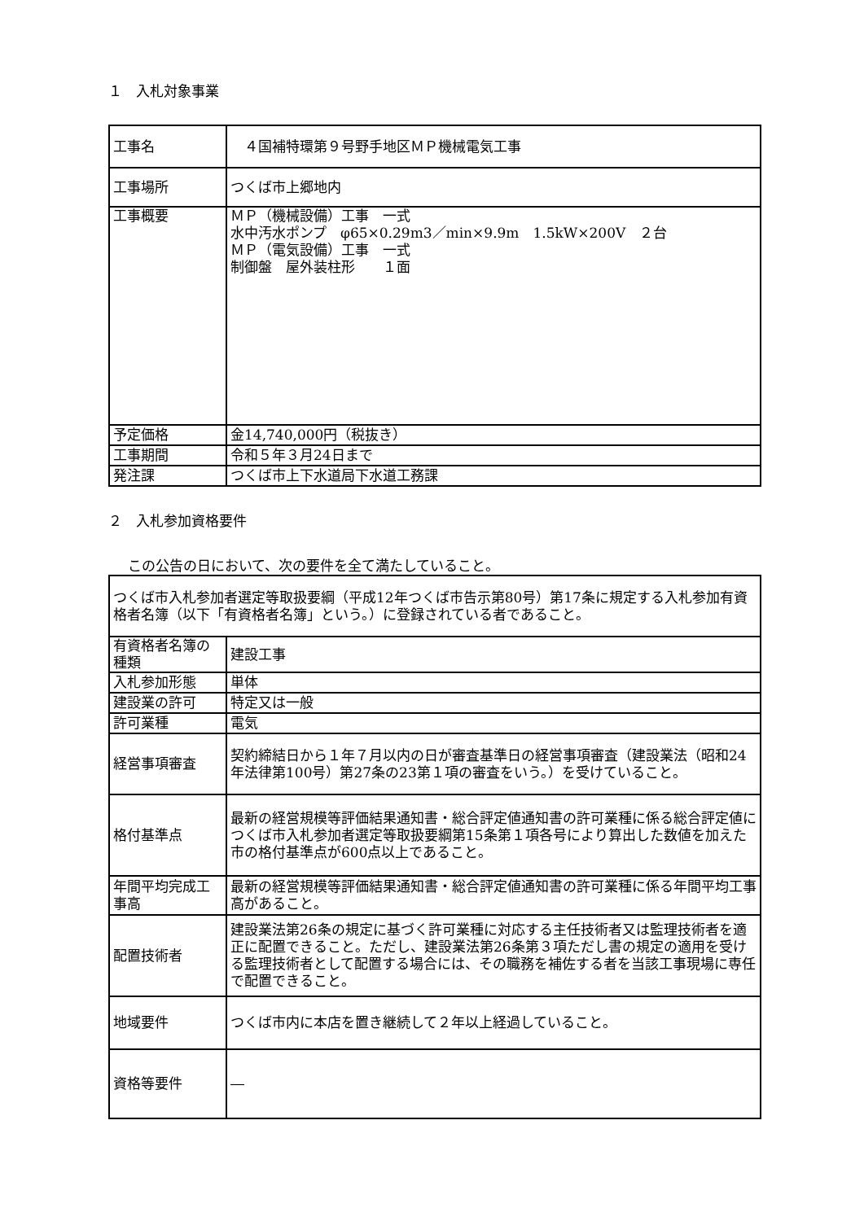１　入札対象事業
| 工事名 | ４国補特環第９号野手地区ＭＰ機械電気工事 |
| 工事場所 | つくば市上郷地内 |
| 工事概要 | ＭＰ（機械設備）工事 一式 水中汚水ポンプ φ65×0.29m3／min×9.9m 1.5kW×200V ２台 ＭＰ（電気設備）工事 一式 制御盤 屋外装柱形 １面 |
| 予定価格 | 金14,740,000円（税抜き） |
| 工事期間 | 令和５年３月24日まで |
| 発注課 | つくば市上下水道局下水道工務課 |
２　入札参加資格要件
この公告の日において、次の要件を全て満たしていること。
| つくば市入札参加者選定等取扱要綱（平成12年つくば市告示第80号）第17条に規定する入札参加有資格者名簿（以下「有資格者名簿」という。）に登録されている者であること。 | |
| 有資格者名簿の種類 | 建設工事 |
| 入札参加形態 | 単体 |
| 建設業の許可 | 特定又は一般 |
| 許可業種 | 電気 |
| 経営事項審査 | 契約締結日から１年７月以内の日が審査基準日の経営事項審査（建設業法（昭和24年法律第100号）第27条の23第１項の審査をいう。）を受けていること。 |
| 格付基準点 | 最新の経営規模等評価結果通知書・総合評定値通知書の許可業種に係る総合評定値につくば市入札参加者選定等取扱要綱第15条第１項各号により算出した数値を加えた市の格付基準点が600点以上であること。 |
| 年間平均完成工事高 | 最新の経営規模等評価結果通知書・総合評定値通知書の許可業種に係る年間平均工事高があること。 |
| 配置技術者 | 建設業法第26条の規定に基づく許可業種に対応する主任技術者又は監理技術者を適正に配置できること。ただし、建設業法第26条第３項ただし書の規定の適用を受ける監理技術者として配置する場合には、その職務を補佐する者を当該工事現場に専任で配置できること。 |
| 地域要件 | つくば市内に本店を置き継続して２年以上経過していること。 |
| 資格等要件 | ― |